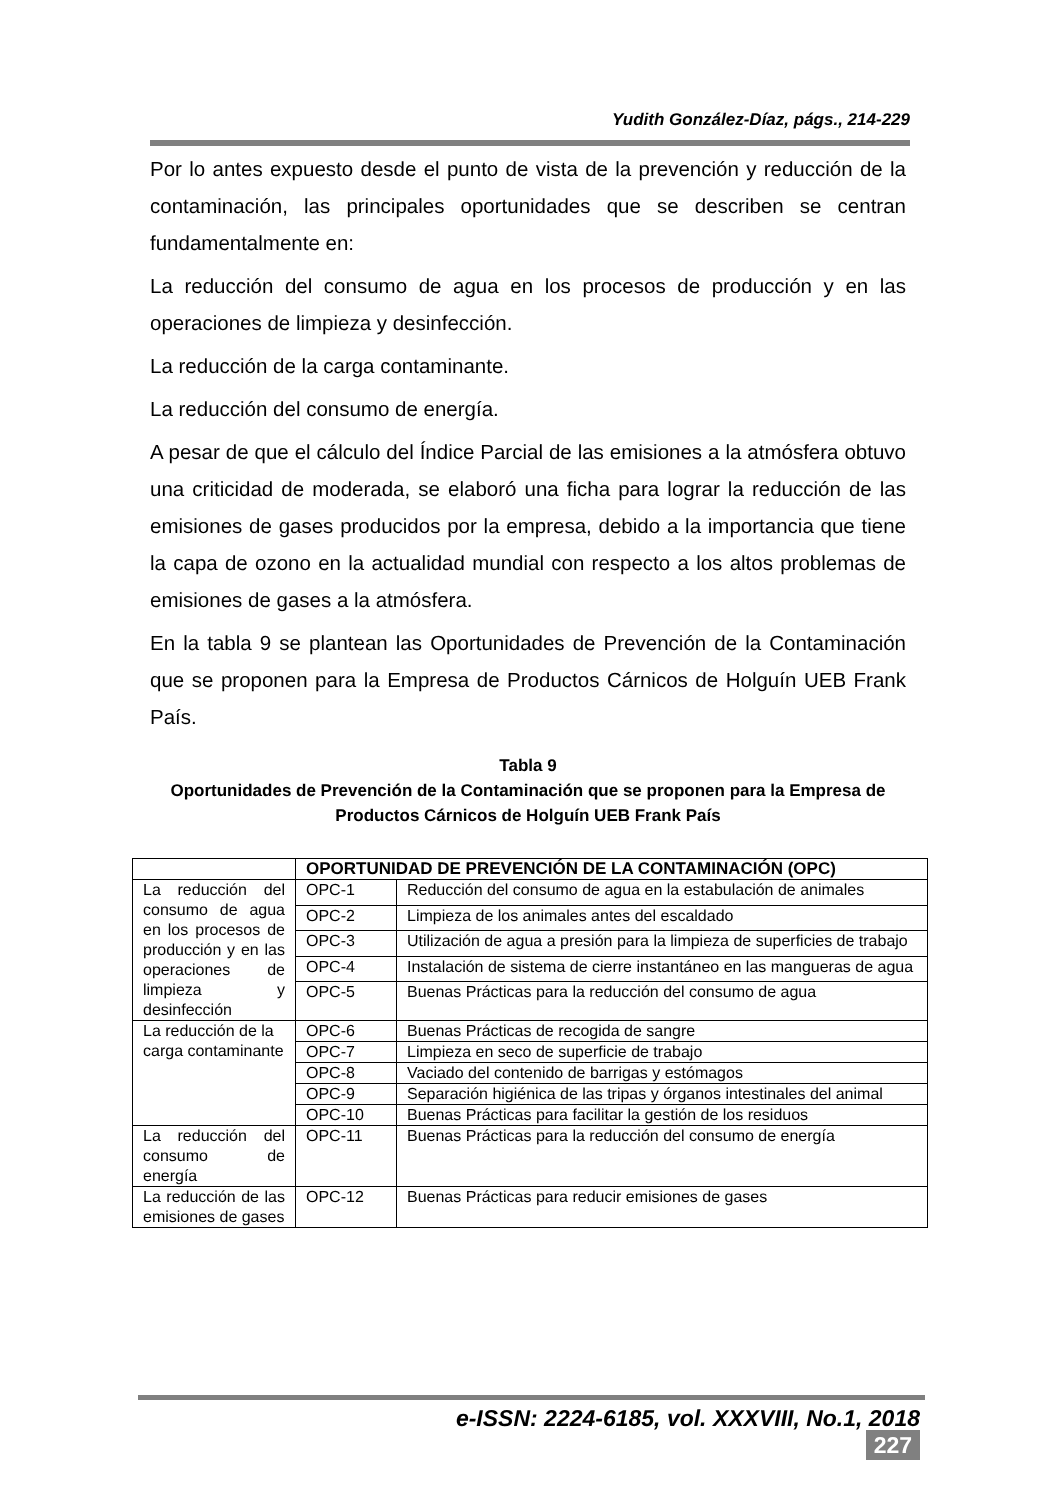Yudith González-Díaz, págs., 214-229
Por lo antes expuesto desde el punto de vista de la prevención y reducción de la contaminación, las principales oportunidades que se describen se centran fundamentalmente en:
La reducción del consumo de agua en los procesos de producción y en las operaciones de limpieza y desinfección.
La reducción de la carga contaminante.
La reducción del consumo de energía.
A pesar de que el cálculo del Índice Parcial de las emisiones a la atmósfera obtuvo una criticidad de moderada, se elaboró una ficha para lograr la reducción de las emisiones de gases producidos por la empresa, debido a la importancia que tiene la capa de ozono en la actualidad mundial con respecto a los altos problemas de emisiones de gases a la atmósfera.
En la tabla 9 se plantean las Oportunidades de Prevención de la Contaminación que se proponen para la Empresa de Productos Cárnicos de Holguín UEB Frank País.
Tabla 9
Oportunidades de Prevención de la Contaminación que se proponen para la Empresa de Productos Cárnicos de Holguín UEB Frank País
| | OPORTUNIDAD DE PREVENCIÓN DE LA CONTAMINACIÓN (OPC) | |
| --- | --- | --- |
| La reducción del consumo de agua en los procesos de producción y en las operaciones de limpieza y desinfección | OPC-1 | Reducción del consumo de agua en la estabulación de animales |
| | OPC-2 | Limpieza de los animales antes del escaldado |
| | OPC-3 | Utilización de agua a presión para la limpieza de superficies de trabajo |
| | OPC-4 | Instalación de sistema de cierre instantáneo en las mangueras de agua |
| | OPC-5 | Buenas Prácticas para la reducción del consumo de agua |
| La reducción de la carga contaminante | OPC-6 | Buenas Prácticas de recogida de sangre |
| | OPC-7 | Limpieza en seco de superficie de trabajo |
| | OPC-8 | Vaciado del contenido de barrigas y estómagos |
| | OPC-9 | Separación higiénica de las tripas y órganos intestinales del animal |
| | OPC-10 | Buenas Prácticas para facilitar la gestión de los residuos |
| La reducción del consumo de energía | OPC-11 | Buenas Prácticas para la reducción del consumo de energía |
| La reducción de las emisiones de gases | OPC-12 | Buenas Prácticas para reducir emisiones de gases |
e-ISSN: 2224-6185, vol. XXXVIII, No.1, 2018 227